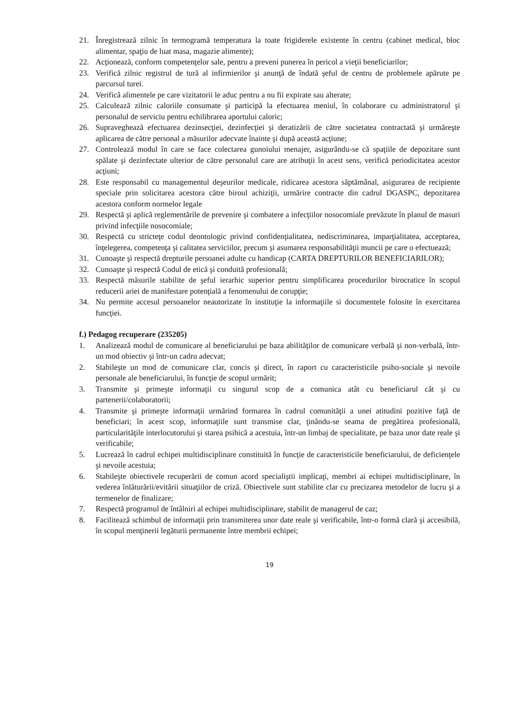21. Înregistrează zilnic în termogramă temperatura la toate frigiderele existente în centru (cabinet medical, bloc alimentar, spaţiu de luat masa, magazie alimente);
22. Acţionează, conform competenţelor sale, pentru a preveni punerea în pericol a vieţii beneficiarilor;
23. Verifică zilnic registrul de tură al infirmierilor şi anunţă de îndată şeful de centru de problemele apărute pe parcursul turei.
24. Verifică alimentele pe care vizitatorii le aduc pentru a nu fii expirate sau alterate;
25. Calculează zilnic caloriile consumate şi participă la efectuarea meniul, în colaborare cu administratorul şi personalul de serviciu pentru echilibrarea aportului caloric;
26. Supraveghează efectuarea dezinsecţiei, dezinfecţiei şi deratizării de către societatea contractată şi urmăreşte aplicarea de către personal a măsurilor adecvate înainte şi după această acţiune;
27. Controlează modul în care se face colectarea gunoiului menajer, asigurându-se că spaţiile de depozitare sunt spălate şi dezinfectate ulterior de către personalul care are atribuţii în acest sens, verifică periodicitatea acestor acţiuni;
28. Este responsabil cu managementul deşeurilor medicale, ridicarea acestora săptămânal, asigurarea de recipiente speciale prin solicitarea acestora către biroul achiziţii, urmărire contracte din cadrul DGASPC, depozitarea acestora conform normelor legale
29. Respectă şi aplică reglementările de prevenire şi combatere a infecţiilor nosocomiale prevăzute în planul de masuri privind infecţiile nosocomiale;
30. Respectă cu stricteţe codul deontologic privind confidenţialitatea, nediscriminarea, imparţialitatea, acceptarea, înţelegerea, competenţa şi calitatea serviciilor, precum şi asumarea responsabilităţii muncii pe care o efectuează;
31. Cunoaşte şi respectă drepturile persoanei adulte cu handicap (CARTA DREPTURILOR BENEFICIARILOR);
32. Cunoaşte şi respectă Codul de etică şi conduită profesională;
33. Respectă măsurile stabilite de şeful ierarhic superior pentru simplificarea procedurilor birocratice în scopul reducerii ariei de manifestare potenţială a fenomenului de corupţie;
34. Nu permite accesul persoanelor neautorizate în instituţie la informaţiile si documentele folosite în exercitarea funcţiei.
f.) Pedagog recuperare (235205)
1. Analizează modul de comunicare al beneficiarului pe baza abilităţilor de comunicare verbală şi non-verbală, într-un mod obiectiv şi într-un cadru adecvat;
2. Stabileşte un mod de comunicare clar, concis şi direct, în raport cu caracteristicile psiho-sociale şi nevoile personale ale beneficiarului, în funcţie de scopul urmărit;
3. Transmite şi primeşte informaţii cu singurul scop de a comunica atât cu beneficiarul cât şi cu partenerii/colaboratorii;
4. Transmite şi primeşte informaţii urmărind formarea în cadrul comunităţii a unei atitudini pozitive faţă de beneficiari; în acest scop, informaţiile sunt transmise clar, ţinându-se seama de pregătirea profesională, particularităţile interlocutorului şi starea psihică a acestuia, într-un limbaj de specialitate, pe baza unor date reale şi verificabile;
5. Lucrează în cadrul echipei multidisciplinare constituită în funcţie de caracteristicile beneficiarului, de deficienţele şi nevoile acestuia;
6. Stabileşte obiectivele recuperării de comun acord specialiştii implicaţi, membri ai echipei multidisciplinare, în vederea înlăturării/evitării situaţiilor de criză. Obiectivele sunt stabilite clar cu precizarea metodelor de lucru şi a termenelor de finalizare;
7. Respectă programul de întâlniri al echipei multidisciplinare, stabilit de managerul de caz;
8. Facilitează schimbul de informaţii prin transmiterea unor date reale şi verificabile, într-o formă clară şi accesibilă, în scopul menţinerii legăturii permanente între membrii echipei;
19